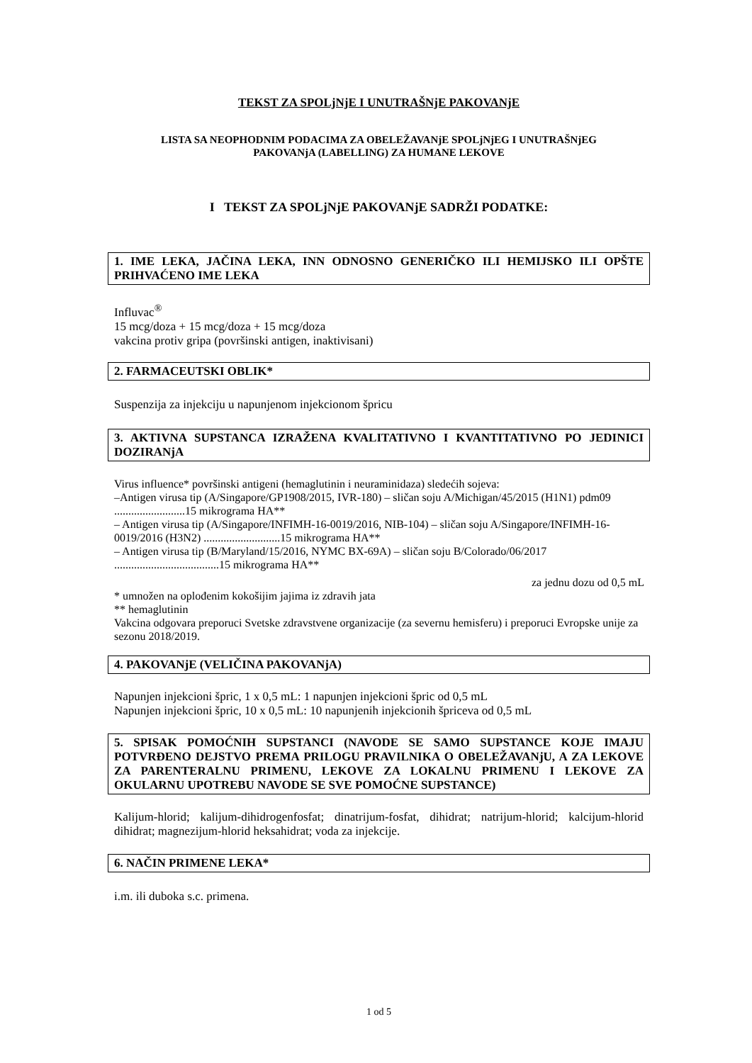TEKST ZA SPOLjNjE I UNUTRAŠNjE PAKOVANjE
LISTA SA NEOPHODNIM PODACIMA ZA OBELEŽAVANjE SPOLjNjEG I UNUTRAŠNjEG
PAKOVANjA (LABELLING) ZA HUMANE LEKOVE
I TEKST ZA SPOLjNjE PAKOVANjE SADRŽI PODATKE:
1. IME LEKA, JAČINA LEKA, INN ODNOSNO GENERIČKO ILI HEMIJSKO ILI OPŠTE PRIHVAĆENO IME LEKA
Influvac<sup>®</sup>
15 mcg/doza + 15 mcg/doza + 15 mcg/doza
vakcina protiv gripa (površinski antigen, inaktivisani)
2. FARMACEUTSKI OBLIK*
Suspenzija za injekciju u napunjenom injekcionom špricu
3. AKTIVNA SUPSTANCA IZRAŽENA KVALITATIVNO I KVANTITATIVNO PO JEDINICI DOZIRANjA
Virus influence* površinski antigeni (hemaglutinin i neuraminidaza) sledećih sojeva:
–Antigen virusa tip (A/Singapore/GP1908/2015, IVR-180) – sličan soju A/Michigan/45/2015 (H1N1) pdm09 .........................15 mikrograma HA**
– Antigen virusa tip (A/Singapore/INFIMH-16-0019/2016, NIB-104) – sličan soju A/Singapore/INFIMH-16-0019/2016 (H3N2) ...........................15 mikrograma HA**
– Antigen virusa tip (B/Maryland/15/2016, NYMC BX-69A) – sličan soju B/Colorado/06/2017 .....................................15 mikrograma HA**
za jednu dozu od 0,5 mL
* umnožen na oplođenim kokošijim jajima iz zdravih jata
** hemaglutinin
Vakcina odgovara preporuci Svetske zdravstvene organizacije (za severnu hemisferu) i preporuci Evropske unije za sezonu 2018/2019.
4. PAKOVANjE (VELIČINA PAKOVANjA)
Napunjen injekcioni špric, 1 x 0,5 mL: 1 napunjen injekcioni špric od 0,5 mL
Napunjen injekcioni špric, 10 x 0,5 mL: 10 napunjenih injekcionih špriceva od 0,5 mL
5. SPISAK POMOĆNIH SUPSTANCI (NAVODE SE SAMO SUPSTANCE KOJE IMAJU POTVRĐENO DEJSTVO PREMA PRILOGU PRAVILNIKA O OBELEŽAVANjU, A ZA LEKOVE ZA PARENTERALNU PRIMENU, LEKOVE ZA LOKALNU PRIMENU I LEKOVE ZA OKULARNU UPOTREBU NAVODE SE SVE POMOĆNE SUPSTANCE)
Kalijum-hlorid; kalijum-dihidrogenfosfat; dinatrijum-fosfat, dihidrat; natrijum-hlorid; kalcijum-hlorid dihidrat; magnezijum-hlorid heksahidrat; voda za injekcije.
6. NAČIN PRIMENE LEKA*
i.m. ili duboka s.c. primena.
1 od 5